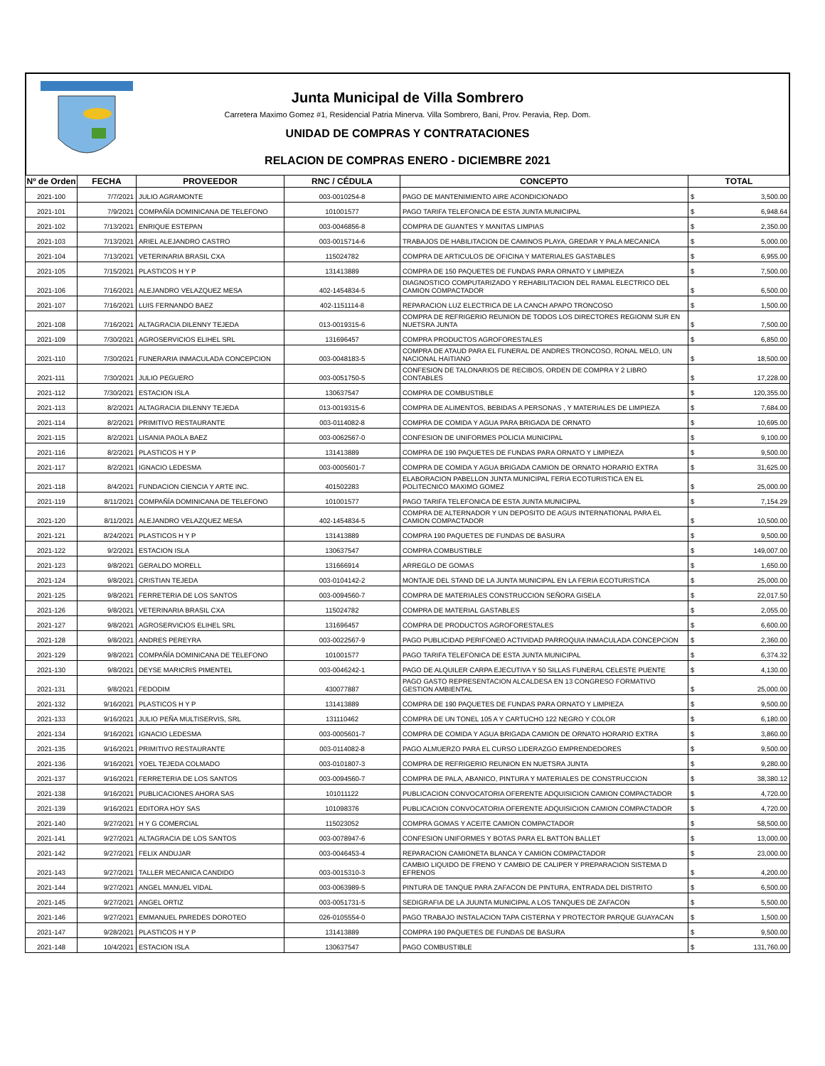Junta Municipal de Villa Sombrero
Carretera Maximo Gomez #1, Residencial Patria Minerva. Villa Sombrero, Bani, Prov. Peravia, Rep. Dom.
UNIDAD DE COMPRAS Y CONTRATACIONES
RELACION DE COMPRAS ENERO - DICIEMBRE 2021
| Nº de Orden | FECHA | PROVEEDOR | RNC / CÉDULA | CONCEPTO | TOTAL |
| --- | --- | --- | --- | --- | --- |
| 2021-100 | 7/7/2021 | JULIO AGRAMONTE | 003-0010254-8 | PAGO DE MANTENIMIENTO AIRE ACONDICIONADO | $ 3,500.00 |
| 2021-101 | 7/9/2021 | COMPAÑÍA DOMINICANA DE TELEFONO | 101001577 | PAGO TARIFA TELEFONICA DE ESTA JUNTA MUNICIPAL | $ 6,948.64 |
| 2021-102 | 7/13/2021 | ENRIQUE ESTEPAN | 003-0046856-8 | COMPRA DE GUANTES Y MANITAS LIMPIAS | $ 2,350.00 |
| 2021-103 | 7/13/2021 | ARIEL ALEJANDRO CASTRO | 003-0015714-6 | TRABAJOS DE HABILITACION DE CAMINOS PLAYA, GREDAR Y PALA MECANICA | $ 5,000.00 |
| 2021-104 | 7/13/2021 | VETERINARIA BRASIL CXA | 115024782 | COMPRA DE ARTICULOS DE OFICINA Y MATERIALES GASTABLES | $ 6,955.00 |
| 2021-105 | 7/15/2021 | PLASTICOS H Y P | 131413889 | COMPRA DE 150 PAQUETES DE FUNDAS PARA ORNATO Y LIMPIEZA | $ 7,500.00 |
| 2021-106 | 7/16/2021 | ALEJANDRO VELAZQUEZ MESA | 402-1454834-5 | DIAGNOSTICO COMPUTARIZADO Y REHABILITACION DEL RAMAL ELECTRICO DEL CAMION COMPACTADOR | $ 6,500.00 |
| 2021-107 | 7/16/2021 | LUIS FERNANDO BAEZ | 402-1151114-8 | REPARACION LUZ ELECTRICA DE LA CANCH APAPO TRONCOSO | $ 1,500.00 |
| 2021-108 | 7/16/2021 | ALTAGRACIA DILENNY TEJEDA | 013-0019315-6 | COMPRA DE REFRIGERIO REUNION DE TODOS LOS DIRECTORES REGIONM SUR EN NUETSRA JUNTA | $ 7,500.00 |
| 2021-109 | 7/30/2021 | AGROSERVICIOS ELIHEL SRL | 131696457 | COMPRA PRODUCTOS AGROFORESTALES | $ 6,850.00 |
| 2021-110 | 7/30/2021 | FUNERARIA INMACULADA CONCEPCION | 003-0048183-5 | COMPRA DE ATAUD PARA EL FUNERAL DE ANDRES TRONCOSO, RONAL MELO, UN NACIONAL HAITIANO | $ 18,500.00 |
| 2021-111 | 7/30/2021 | JULIO PEGUERO | 003-0051750-5 | CONFESION DE TALONARIOS DE RECIBOS, ORDEN DE COMPRA Y 2 LIBRO CONTABLES | $ 17,228.00 |
| 2021-112 | 7/30/2021 | ESTACION ISLA | 130637547 | COMPRA DE COMBUSTIBLE | $ 120,355.00 |
| 2021-113 | 8/2/2021 | ALTAGRACIA DILENNY TEJEDA | 013-0019315-6 | COMPRA DE ALIMENTOS, BEBIDAS A PERSONAS , Y MATERIALES DE LIMPIEZA | $ 7,684.00 |
| 2021-114 | 8/2/2021 | PRIMITIVO RESTAURANTE | 003-0114082-8 | COMPRA DE COMIDA Y AGUA PARA BRIGADA DE ORNATO | $ 10,695.00 |
| 2021-115 | 8/2/2021 | LISANIA PAOLA BAEZ | 003-0062567-0 | CONFESION DE UNIFORMES POLICIA MUNICIPAL | $ 9,100.00 |
| 2021-116 | 8/2/2021 | PLASTICOS H Y P | 131413889 | COMPRA DE 190 PAQUETES DE FUNDAS PARA ORNATO Y LIMPIEZA | $ 9,500.00 |
| 2021-117 | 8/2/2021 | IGNACIO LEDESMA | 003-0005601-7 | COMPRA DE COMIDA Y AGUA BRIGADA CAMION DE ORNATO HORARIO EXTRA | $ 31,625.00 |
| 2021-118 | 8/4/2021 | FUNDACION CIENCIA Y ARTE INC. | 401502283 | ELABORACION PABELLON JUNTA MUNICIPAL FERIA ECOTURISTICA EN EL POLITECNICO MAXIMO GOMEZ | $ 25,000.00 |
| 2021-119 | 8/11/2021 | COMPAÑÍA DOMINICANA DE TELEFONO | 101001577 | PAGO TARIFA TELEFONICA DE ESTA JUNTA MUNICIPAL | $ 7,154.29 |
| 2021-120 | 8/11/2021 | ALEJANDRO VELAZQUEZ MESA | 402-1454834-5 | COMPRA DE ALTERNADOR Y UN DEPOSITO DE AGUS INTERNATIONAL PARA EL CAMION COMPACTADOR | $ 10,500.00 |
| 2021-121 | 8/24/2021 | PLASTICOS H Y P | 131413889 | COMPRA 190 PAQUETES DE FUNDAS DE BASURA | $ 9,500.00 |
| 2021-122 | 9/2/2021 | ESTACION ISLA | 130637547 | COMPRA COMBUSTIBLE | $ 149,007.00 |
| 2021-123 | 9/8/2021 | GERALDO MORELL | 131666914 | ARREGLO DE GOMAS | $ 1,650.00 |
| 2021-124 | 9/8/2021 | CRISTIAN TEJEDA | 003-0104142-2 | MONTAJE DEL STAND DE LA JUNTA MUNICIPAL EN LA FERIA ECOTURISTICA | $ 25,000.00 |
| 2021-125 | 9/8/2021 | FERRETERIA DE LOS SANTOS | 003-0094560-7 | COMPRA DE MATERIALES CONSTRUCCION SEÑORA GISELA | $ 22,017.50 |
| 2021-126 | 9/8/2021 | VETERINARIA BRASIL CXA | 115024782 | COMPRA DE MATERIAL GASTABLES | $ 2,055.00 |
| 2021-127 | 9/8/2021 | AGROSERVICIOS ELIHEL SRL | 131696457 | COMPRA DE PRODUCTOS AGROFORESTALES | $ 6,600.00 |
| 2021-128 | 9/8/2021 | ANDRES PEREYRA | 003-0022567-9 | PAGO PUBLICIDAD PERIFONEO ACTIVIDAD PARROQUIA INMACULADA CONCEPCION | $ 2,360.00 |
| 2021-129 | 9/8/2021 | COMPAÑÍA DOMINICANA DE TELEFONO | 101001577 | PAGO TARIFA TELEFONICA DE ESTA JUNTA MUNICIPAL | $ 6,374.32 |
| 2021-130 | 9/8/2021 | DEYSE MARICRIS PIMENTEL | 003-0046242-1 | PAGO DE ALQUILER CARPA EJECUTIVA Y 50 SILLAS FUNERAL CELESTE PUENTE | $ 4,130.00 |
| 2021-131 | 9/8/2021 | FEDODIM | 430077887 | PAGO GASTO REPRESENTACION ALCALDESA EN 13 CONGRESO FORMATIVO GESTION AMBIENTAL | $ 25,000.00 |
| 2021-132 | 9/16/2021 | PLASTICOS H Y P | 131413889 | COMPRA DE 190 PAQUETES DE FUNDAS PARA ORNATO Y LIMPIEZA | $ 9,500.00 |
| 2021-133 | 9/16/2021 | JULIO PEÑA MULTISERVIS, SRL | 131110462 | COMPRA DE UN TONEL 105 A Y CARTUCHO 122 NEGRO Y COLOR | $ 6,180.00 |
| 2021-134 | 9/16/2021 | IGNACIO LEDESMA | 003-0005601-7 | COMPRA DE COMIDA Y AGUA BRIGADA CAMION DE ORNATO HORARIO EXTRA | $ 3,860.00 |
| 2021-135 | 9/16/2021 | PRIMITIVO RESTAURANTE | 003-0114082-8 | PAGO ALMUERZO PARA EL CURSO LIDERAZGO EMPRENDEDORES | $ 9,500.00 |
| 2021-136 | 9/16/2021 | YOEL TEJEDA COLMADO | 003-0101807-3 | COMPRA DE REFRIGERIO REUNION EN NUETSRA JUNTA | $ 9,280.00 |
| 2021-137 | 9/16/2021 | FERRETERIA DE LOS SANTOS | 003-0094560-7 | COMPRA DE PALA, ABANICO, PINTURA Y MATERIALES DE CONSTRUCCION | $ 38,380.12 |
| 2021-138 | 9/16/2021 | PUBLICACIONES AHORA SAS | 101011122 | PUBLICACION CONVOCATORIA OFERENTE ADQUISICION CAMION COMPACTADOR | $ 4,720.00 |
| 2021-139 | 9/16/2021 | EDITORA HOY SAS | 101098376 | PUBLICACION CONVOCATORIA OFERENTE ADQUISICION CAMION COMPACTADOR | $ 4,720.00 |
| 2021-140 | 9/27/2021 | H Y G COMERCIAL | 115023052 | COMPRA GOMAS Y ACEITE CAMION COMPACTADOR | $ 58,500.00 |
| 2021-141 | 9/27/2021 | ALTAGRACIA DE LOS SANTOS | 003-0078947-6 | CONFESION UNIFORMES Y BOTAS PARA EL BATTON BALLET | $ 13,000.00 |
| 2021-142 | 9/27/2021 | FELIX ANDUJAR | 003-0046453-4 | REPARACION CAMIONETA BLANCA Y CAMION COMPACTADOR | $ 23,000.00 |
| 2021-143 | 9/27/2021 | TALLER MECANICA CANDIDO | 003-0015310-3 | CAMBIO LIQUIDO DE FRENO Y CAMBIO DE CALIPER Y PREPARACION SISTEMA D EFRENOS | $ 4,200.00 |
| 2021-144 | 9/27/2021 | ANGEL MANUEL VIDAL | 003-0063989-5 | PINTURA DE TANQUE PARA ZAFACON DE PINTURA, ENTRADA DEL DISTRITO | $ 6,500.00 |
| 2021-145 | 9/27/2021 | ANGEL ORTIZ | 003-0051731-5 | SEDIGRAFIA DE LA JUUNTA MUNICIPAL A LOS TANQUES DE ZAFACON | $ 5,500.00 |
| 2021-146 | 9/27/2021 | EMMANUEL PAREDES DOROTEO | 026-0105554-0 | PAGO TRABAJO INSTALACION TAPA CISTERNA Y PROTECTOR PARQUE GUAYACAN | $ 1,500.00 |
| 2021-147 | 9/28/2021 | PLASTICOS H Y P | 131413889 | COMPRA 190 PAQUETES DE FUNDAS DE BASURA | $ 9,500.00 |
| 2021-148 | 10/4/2021 | ESTACION ISLA | 130637547 | PAGO COMBUSTIBLE | $ 131,760.00 |